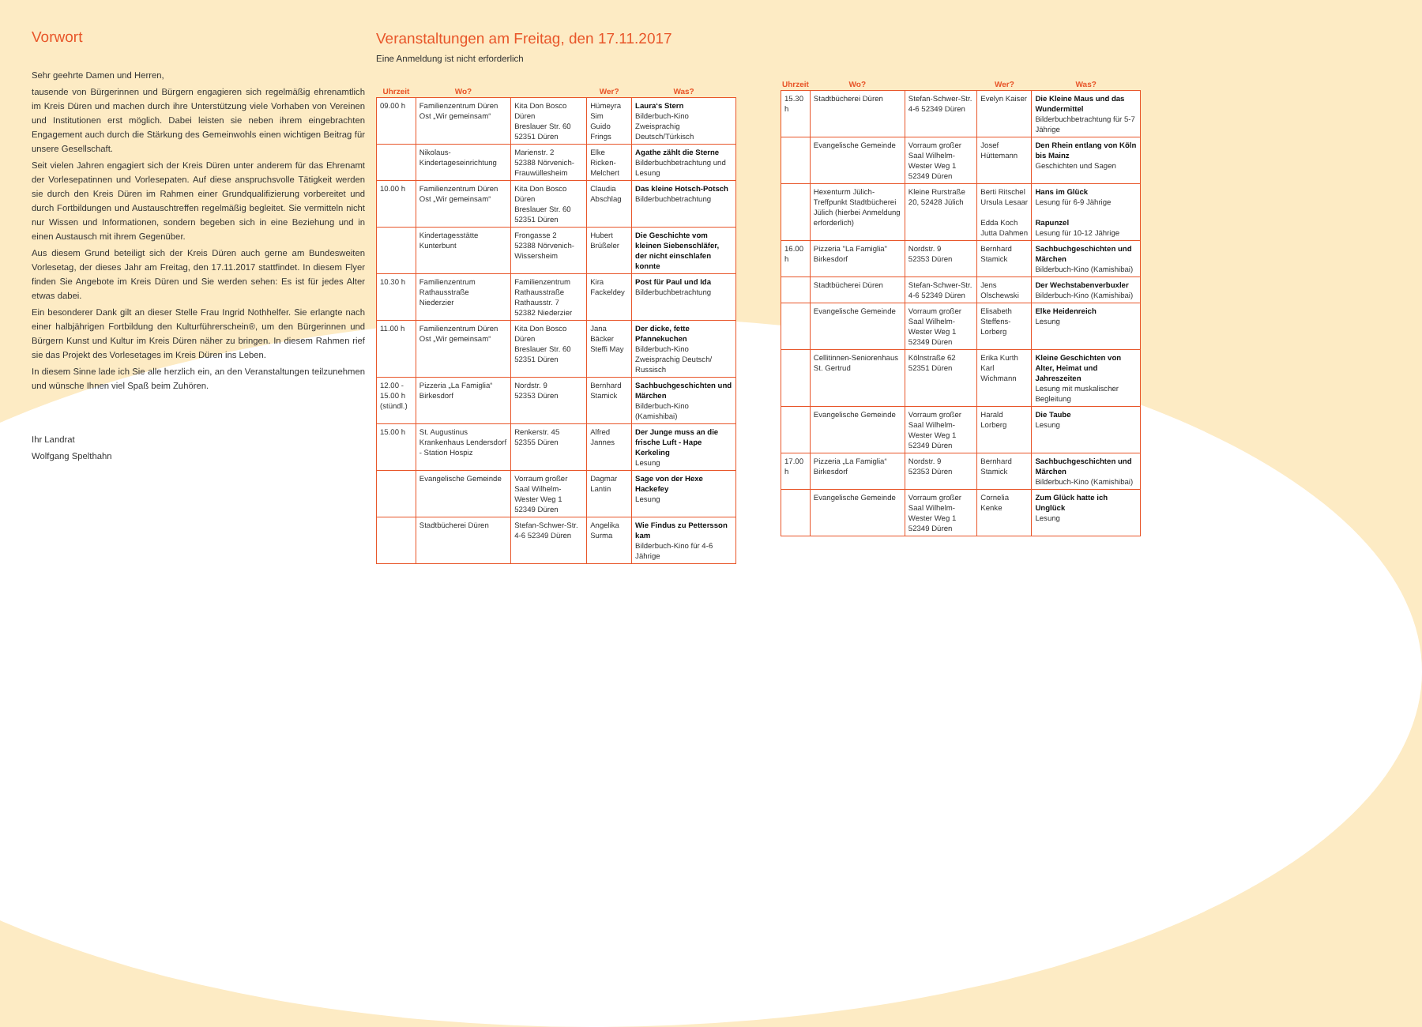Vorwort
Sehr geehrte Damen und Herren,
tausende von Bürgerinnen und Bürgern engagieren sich regelmäßig ehrenamtlich im Kreis Düren und machen durch ihre Unterstützung viele Vorhaben von Vereinen und Institutionen erst möglich. Dabei leisten sie neben ihrem eingebrachten Engagement auch durch die Stärkung des Gemeinwohls einen wichtigen Beitrag für unsere Gesellschaft.
Seit vielen Jahren engagiert sich der Kreis Düren unter anderem für das Ehrenamt der Vorlesepatinnen und Vorlesepaten. Auf diese anspruchsvolle Tätigkeit werden sie durch den Kreis Düren im Rahmen einer Grundqualifizierung vorbereitet und durch Fortbildungen und Austauschtreffen regelmäßig begleitet. Sie vermitteln nicht nur Wissen und Informationen, sondern begeben sich in eine Beziehung und in einen Austausch mit ihrem Gegenüber.
Aus diesem Grund beteiligt sich der Kreis Düren auch gerne am Bundesweiten Vorlesetag, der dieses Jahr am Freitag, den 17.11.2017 stattfindet. In diesem Flyer finden Sie Angebote im Kreis Düren und Sie werden sehen: Es ist für jedes Alter etwas dabei.
Ein besonderer Dank gilt an dieser Stelle Frau Ingrid Nothhelfer. Sie erlangte nach einer halbjährigen Fortbildung den Kulturführerschein®, um den Bürgerinnen und Bürgern Kunst und Kultur im Kreis Düren näher zu bringen. In diesem Rahmen rief sie das Projekt des Vorlesetages im Kreis Düren ins Leben.
In diesem Sinne lade ich Sie alle herzlich ein, an den Veranstaltungen teilzunehmen und wünsche Ihnen viel Spaß beim Zuhören.
Ihr Landrat
Wolfgang Spelthahn
Veranstaltungen am Freitag, den 17.11.2017
Eine Anmeldung ist nicht erforderlich
| Uhrzeit | Wo? | | Wer? | Was? |
| --- | --- | --- | --- | --- |
| 09.00 h | Familienzentrum Düren Ost „Wir gemeinsam“ | Kita Don Bosco Düren Breslauer Str. 60 52351 Düren | Hümeyra Sim Guido Frings | Laura‘s Stern Bilderbuch-Kino Zweisprachig Deutsch/Türkisch |
| | Nikolaus-Kindertageseinrichtung | Marienstr. 2 52388 Nörvenich-Frauwüllesheim | Elke Ricken-Melchert | Agathe zählt die Sterne Bilderbuchbetrachtung und Lesung |
| 10.00 h | Familienzentrum Düren Ost „Wir gemeinsam“ | Kita Don Bosco Düren Breslauer Str. 60 52351 Düren | Claudia Abschlag | Das kleine Hotsch-Potsch Bilderbuchbetrachtung |
| | Kindertagesstätte Kunterbunt | Frongasse 2 52388 Nörvenich-Wissersheim | Hubert Brüßeler | Die Geschichte vom kleinen Siebenschläfer, der nicht einschlafen konnte |
| 10.30 h | Familienzentrum Rathausstraße Niederzier | Familienzentrum Rathausstraße Rathausstr. 7 52382 Niederzier | Kira Fackeldey | Post für Paul und Ida Bilderbuchbetrachtung |
| 11.00 h | Familienzentrum Düren Ost „Wir gemeinsam“ | Kita Don Bosco Düren Breslauer Str. 60 52351 Düren | Jana Bäcker Steffi May | Der dicke, fette Pfannekuchen Bilderbuch-Kino Zweisprachig Deutsch/ Russisch |
| 12.00 - 15.00 h (stündl.) | Pizzeria „La Famiglia“ Birkesdorf | Nordstr. 9 52353 Düren | Bernhard Stamick | Sachbuchgeschichten und Märchen Bilderbuch-Kino (Kamishibai) |
| 15.00 h | St. Augustinus Krankenhaus Lendersdorf - Station Hospiz | Renkerstr. 45 52355 Düren | Alfred Jannes | Der Junge muss an die frische Luft - Hape Kerkeling Lesung |
| | Evangelische Gemeinde | Vorraum großer Saal Wilhelm-Wester Weg 1 52349 Düren | Dagmar Lantin | Sage von der Hexe Hackefey Lesung |
| | Stadtbücherei Düren | Stefan-Schwer-Str. 4-6 52349 Düren | Angelika Surma | Wie Findus zu Pettersson kam Bilderbuch-Kino für 4-6 Jährige |
| Uhrzeit | Wo? | | Wer? | Was? |
| --- | --- | --- | --- | --- |
| 15.30 h | Stadtbücherei Düren | Stefan-Schwer-Str. 4-6 52349 Düren | Evelyn Kaiser | Die Kleine Maus und das Wundermittel Bilderbuchbetrachtung für 5-7 Jährige |
| | Evangelische Gemeinde | Vorraum großer Saal Wilhelm-Wester Weg 1 52349 Düren | Josef Hüttemann | Den Rhein entlang von Köln bis Mainz Geschichten und Sagen |
| | Hexenturm Jülich-Treffpunkt Stadtbücherei Jülich (hierbei Anmeldung erforderlich) | Kleine Rurstraße 20, 52428 Jülich | Berti Ritschel Ursula Lesaar Edda Koch Jutta Dahmen | Hans im Glück Lesung für 6-9 Jährige Rapunzel Lesung für 10-12 Jährige |
| 16.00 h | Pizzeria "La Famiglia" Birkesdorf | Nordstr. 9 52353 Düren | Bernhard Stamick | Sachbuchgeschichten und Märchen Bilderbuch-Kino (Kamishibai) |
| | Stadtbücherei Düren | Stefan-Schwer-Str. 4-6 52349 Düren | Jens Olschewski | Der Wechstabenverbuxler Bilderbuch-Kino (Kamishibai) |
| | Evangelische Gemeinde | Vorraum großer Saal Wilhelm-Wester Weg 1 52349 Düren | Elisabeth Steffens-Lorberg | Elke Heidenreich Lesung |
| | Cellitinnen-Seniorenhaus St. Gertrud | Kölnstraße 62 52351 Düren | Erika Kurth Karl Wichmann | Kleine Geschichten von Alter, Heimat und Jahreszeiten Lesung mit muskalischer Begleitung |
| | Evangelische Gemeinde | Vorraum großer Saal Wilhelm-Wester Weg 1 52349 Düren | Harald Lorberg | Die Taube Lesung |
| 17.00 h | Pizzeria „La Famiglia“ Birkesdorf | Nordstr. 9 52353 Düren | Bernhard Stamick | Sachbuchgeschichten und Märchen Bilderbuch-Kino (Kamishibai) |
| | Evangelische Gemeinde | Vorraum großer Saal Wilhelm-Wester Weg 1 52349 Düren | Cornelia Kenke | Zum Glück hatte ich Unglück Lesung |